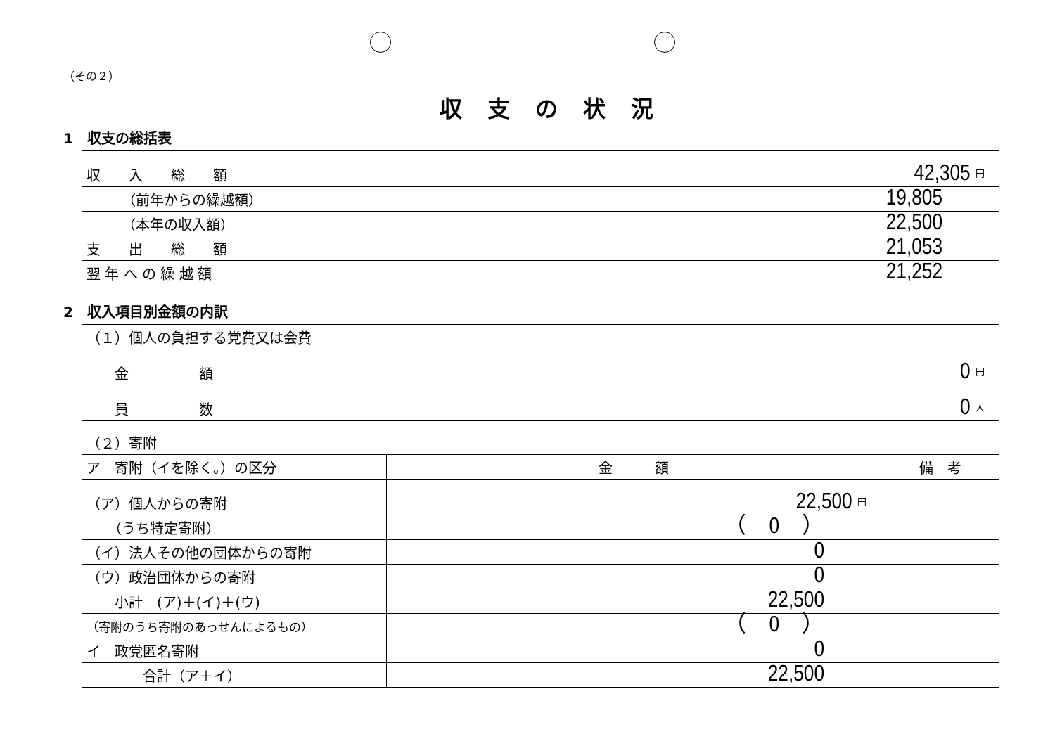（その２）
収支の状況
1　収支の総括表
| 収 入 総 額 | 42,305 円 |
| （前年からの繰越額） | 19,805 |
| （本年の収入額） | 22,500 |
| 支 出 総 額 | 21,053 |
| 翌 年 へ の 繰 越 額 | 21,252 |
2　収入項目別金額の内訳
| （１）個人の負担する党費又は会費 | |
| 金 額 | 0 円 |
| 員 数 | 0 人 |
| （２）寄附 | | |
| ア 寄附（イを除く。）の区分 | 金 額 | 備 考 |
| （ア）個人からの寄附 | 22,500 円 | |
| （うち特定寄附） | （ 0 ） | |
| （イ）法人その他の団体からの寄附 | 0 | |
| （ウ）政治団体からの寄附 | 0 | |
| 小計 (ア)＋(イ)＋(ウ) | 22,500 | |
| （寄附のうち寄附のあっせんによるもの） | （ 0 ） | |
| イ 政党匿名寄附 | 0 | |
| 合計（ア＋イ） | 22,500 | |